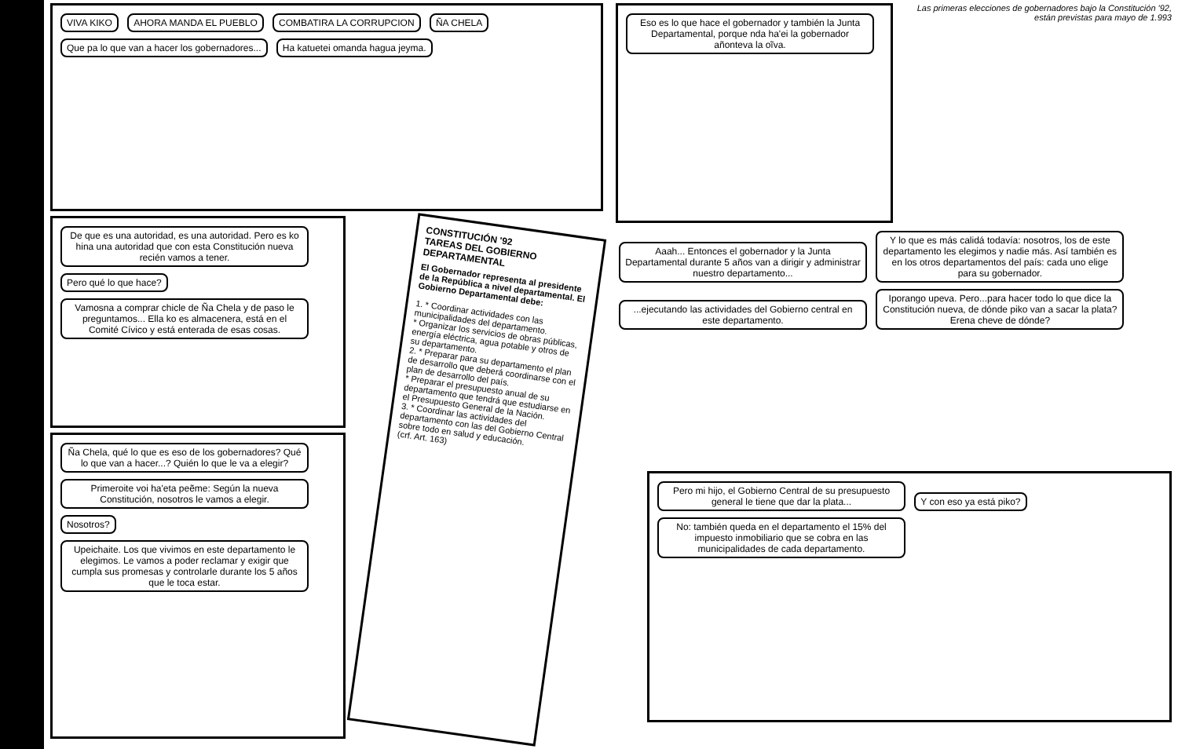VIVA KIKO AHORA MANDA EL PUEBLO COMBATIRA LA CORRUPCION ÑA CHELA
Que pa lo que van a hacer los gobernadores... Ha katuetei omanda hagua jeyma.
De que es una autoridad, es una autoridad. Pero es ko hina una autoridad que con esta Constitución nueva recién vamos a tener. Pero qué lo que hace? Vamosna a comprar chicle de Ña Chela y de paso le preguntamos... Ella ko es almacenera, está en el Comité Cívico y está enterada de esas cosas.
Ña Chela, qué lo que es eso de los gobernadores? Qué lo que van a hacer...? Quién lo que le va a elegir? Primeroite voi ha'eta peẽme: Según la nueva Constitución, nosotros le vamos a elegir. Nosotros? Upeichaite. Los que vivimos en este departamento le elegimos. Le vamos a poder reclamar y exigir que cumpla sus promesas y controlarle durante los 5 años que le toca estar.
CONSTITUCIÓN '92
TAREAS DEL GOBIERNO DEPARTAMENTAL
El Gobernador representa al presidente de la República a nivel departamental. El Gobierno Departamental debe:
1. * Coordinar actividades con las municipalidades del departamento.
* Organizar los servicios de obras públicas, energía eléctrica, agua potable y otros de su departamento.
2. * Preparar para su departamento el plan de desarrollo que deberá coordinarse con el plan de desarrollo del país.
* Preparar el presupuesto anual de su departamento que tendrá que estudiarse en el Presupuesto General de la Nación.
3. * Coordinar las actividades del departamento con las del Gobierno Central sobre todo en salud y educación.
(crf. Art. 163)
Eso es lo que hace el gobernador y también la Junta Departamental, porque nda ha'ei la gobernador añonteva la oĩva.
Las primeras elecciones de gobernadores bajo la Constitución '92, están previstas para mayo de 1.993
Aaah... Entonces el gobernador y la Junta Departamental durante 5 años van a dirigir y administrar nuestro departamento... Y lo que es más calidá todavía: nosotros, los de este departamento les elegimos y nadie más. Así también es en los otros departamentos del país: cada uno elige para su gobernador. ...ejecutando las actividades del Gobierno central en este departamento. Iporango upeva. Pero...para hacer todo lo que dice la Constitución nueva, de dónde piko van a sacar la plata? Erena cheve de dónde?
Pero mi hijo, el Gobierno Central de su presupuesto general le tiene que dar la plata... Y con eso ya está piko? No: también queda en el departamento el 15% del impuesto inmobiliario que se cobra en las municipalidades de cada departamento.